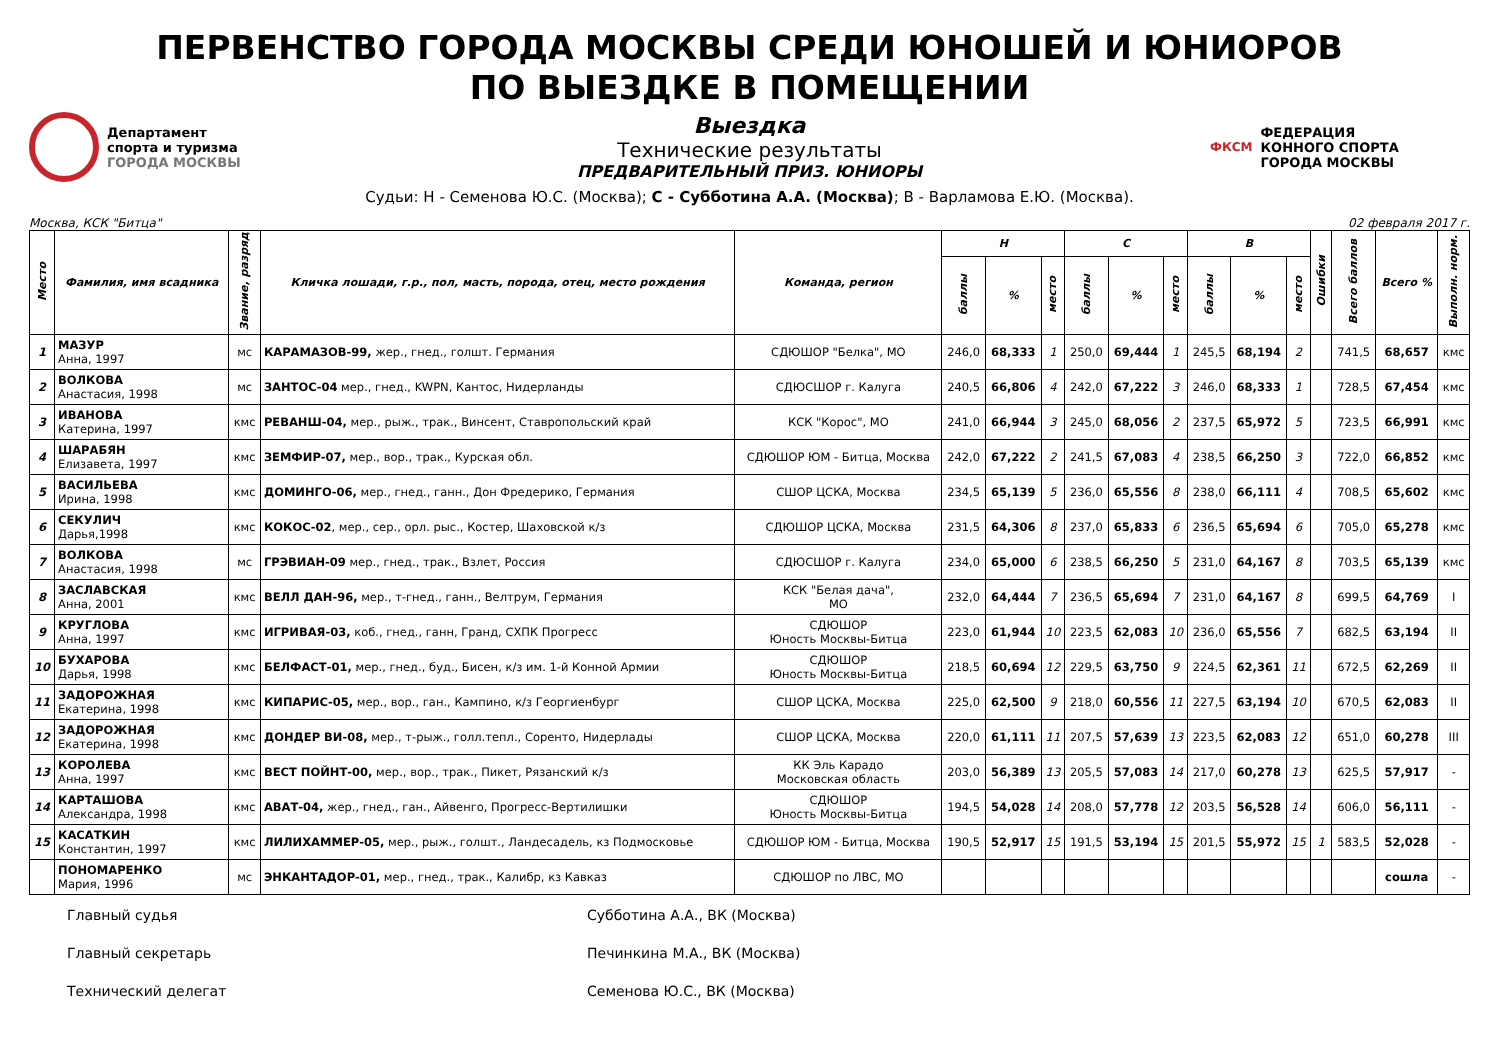ПЕРВЕНСТВО ГОРОДА МОСКВЫ СРЕДИ ЮНОШЕЙ И ЮНИОРОВ
ПО ВЫЕЗДКЕ В ПОМЕЩЕНИИ
Департамент
спорта и туризма
ГОРОДА МОСКВЫ
Выездка
Технические результаты
ПРЕДВАРИТЕЛЬНЫЙ ПРИЗ. ЮНИОРЫ
ФКСМ
ФЕДЕРАЦИЯ
КОННОГО СПОРТА
ГОРОДА МОСКВЫ
Судьи: Н - Семенова Ю.С. (Москва); С - Субботина А.А. (Москва); В - Варламова Е.Ю. (Москва).
Москва, КСК "Битца" 02 февраля 2017 г.
| Место | Фамилия, имя всадника | Звание, разряд | Кличка лошади, г.р., пол, масть, порода, отец, место рождения | Команда, регион | Н | | | С | | | В | | | Ошибки | Всего баллов | Всего % | Выполн. норм. |
| --- | --- | --- | --- | --- | --- | --- | --- | --- | --- | --- | --- | --- | --- | --- | --- | --- | --- |
| | | | | | баллы | % | место | баллы | % | место | баллы | % | место | | | | |
| 1 | МАЗУР Анна, 1997 | мс | КАРАМАЗОВ-99, жер., гнед., голшт. Германия | СДЮШОР "Белка", МО | 246,0 | 68,333 | 1 | 250,0 | 69,444 | 1 | 245,5 | 68,194 | 2 | | 741,5 | 68,657 | кмс |
| 2 | ВОЛКОВА Анастасия, 1998 | мс | ЗАНТОС-04 мер., гнед., KWPN, Кантос, Нидерланды | СДЮСШОР г. Калуга | 240,5 | 66,806 | 4 | 242,0 | 67,222 | 3 | 246,0 | 68,333 | 1 | | 728,5 | 67,454 | кмс |
| 3 | ИВАНОВА Катерина, 1997 | кмс | РЕВАНШ-04, мер., рыж., трак., Винсент, Ставропольский край | КСК "Корос", МО | 241,0 | 66,944 | 3 | 245,0 | 68,056 | 2 | 237,5 | 65,972 | 5 | | 723,5 | 66,991 | кмс |
| 4 | ШАРАБЯН Елизавета, 1997 | кмс | ЗЕМФИР-07, мер., вор., трак., Курская обл. | СДЮШОР ЮМ - Битца, Москва | 242,0 | 67,222 | 2 | 241,5 | 67,083 | 4 | 238,5 | 66,250 | 3 | | 722,0 | 66,852 | кмс |
| 5 | ВАСИЛЬЕВА Ирина, 1998 | кмс | ДОМИНГО-06, мер., гнед., ганн., Дон Фредерико, Германия | СШОР ЦСКА, Москва | 234,5 | 65,139 | 5 | 236,0 | 65,556 | 8 | 238,0 | 66,111 | 4 | | 708,5 | 65,602 | кмс |
| 6 | СЕКУЛИЧ Дарья,1998 | кмс | КОКОС-02 , мер., сер., орл. рыс., Костер, Шаховской к/з | СДЮШОР ЦСКА, Москва | 231,5 | 64,306 | 8 | 237,0 | 65,833 | 6 | 236,5 | 65,694 | 6 | | 705,0 | 65,278 | кмс |
| 7 | ВОЛКОВА Анастасия, 1998 | мс | ГРЭВИАН-09 мер., гнед., трак., Взлет, Россия | СДЮСШОР г. Калуга | 234,0 | 65,000 | 6 | 238,5 | 66,250 | 5 | 231,0 | 64,167 | 8 | | 703,5 | 65,139 | кмс |
| 8 | ЗАСЛАВСКАЯ Анна, 2001 | кмс | ВЕЛЛ ДАН-96, мер., т-гнед., ганн., Велтрум, Германия | КСК "Белая дача", МО | 232,0 | 64,444 | 7 | 236,5 | 65,694 | 7 | 231,0 | 64,167 | 8 | | 699,5 | 64,769 | I |
| 9 | КРУГЛОВА Анна, 1997 | кмс | ИГРИВАЯ-03, коб., гнед., ганн, Гранд, СХПК Прогресс | СДЮШОР Юность Москвы-Битца | 223,0 | 61,944 | 10 | 223,5 | 62,083 | 10 | 236,0 | 65,556 | 7 | | 682,5 | 63,194 | II |
| 10 | БУХАРОВА Дарья, 1998 | кмс | БЕЛФАСТ-01, мер., гнед., буд., Бисен, к/з им. 1-й Конной Армии | СДЮШОР Юность Москвы-Битца | 218,5 | 60,694 | 12 | 229,5 | 63,750 | 9 | 224,5 | 62,361 | 11 | | 672,5 | 62,269 | II |
| 11 | ЗАДОРОЖНАЯ Екатерина, 1998 | кмс | КИПАРИС-05, мер., вор., ган., Кампино, к/з Георгиенбург | СШОР ЦСКА, Москва | 225,0 | 62,500 | 9 | 218,0 | 60,556 | 11 | 227,5 | 63,194 | 10 | | 670,5 | 62,083 | II |
| 12 | ЗАДОРОЖНАЯ Екатерина, 1998 | кмс | ДОНДЕР ВИ-08, мер., т-рыж., голл.тепл., Соренто, Нидерлады | СШОР ЦСКА, Москва | 220,0 | 61,111 | 11 | 207,5 | 57,639 | 13 | 223,5 | 62,083 | 12 | | 651,0 | 60,278 | III |
| 13 | КОРОЛЕВА Анна, 1997 | кмс | ВЕСТ ПОЙНТ-00, мер., вор., трак., Пикет, Рязанский к/з | КК Эль Карадо Московская область | 203,0 | 56,389 | 13 | 205,5 | 57,083 | 14 | 217,0 | 60,278 | 13 | | 625,5 | 57,917 | - |
| 14 | КАРТАШОВА Александра, 1998 | кмс | АВАТ-04, жер., гнед., ган., Айвенго, Прогресс-Вертилишки | СДЮШОР Юность Москвы-Битца | 194,5 | 54,028 | 14 | 208,0 | 57,778 | 12 | 203,5 | 56,528 | 14 | | 606,0 | 56,111 | - |
| 15 | КАСАТКИН Константин, 1997 | кмс | ЛИЛИХАММЕР-05, мер., рыж., голшт., Ландесадель, кз Подмосковье | СДЮШОР ЮМ - Битца, Москва | 190,5 | 52,917 | 15 | 191,5 | 53,194 | 15 | 201,5 | 55,972 | 15 | 1 | 583,5 | 52,028 | - |
| | ПОНОМАРЕНКО Мария, 1996 | мс | ЭНКАНТАДОР-01, мер., гнед., трак., Калибр, кз Кавказ | СДЮШОР по ЛВС, МО | | | | | | | | | | | | сошла | - |
Главный судья
Субботина А.А., ВК (Москва)
Главный секретарь
Печинкина М.А., ВК (Москва)
Технический делегат
Семенова Ю.С., ВК (Москва)